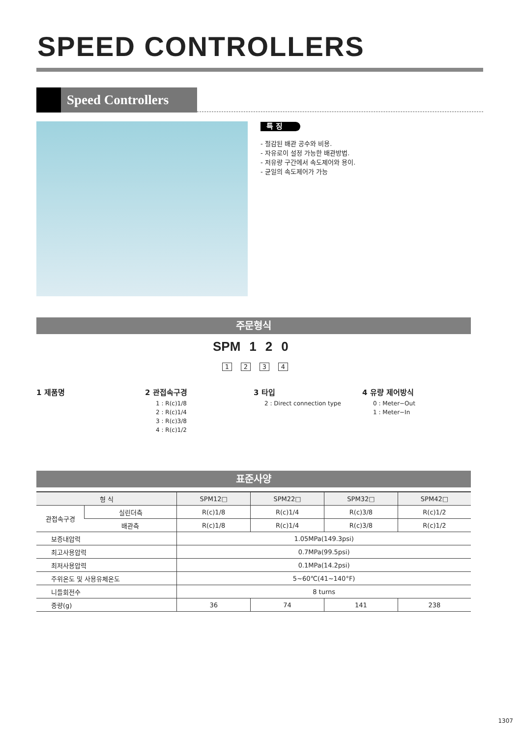SPEED CONTROLLERS
Speed Controllers
특 징
- 절감된 배관 공수와 비용.
- 자유로이 설정 가능한 배관방법.
- 저유량 구간에서 속도제어와 용이.
- 균일의 속도제어가 가능
주문형식
SPM 1 2 0
1234
1 제품명 2 관접속구경
1 : R(c)1/8
2 : R(c)1/4
3 : R(c)3/8
4 : R(c)1/2
3 타입
2 : Direct connection type
4 유량 제어방식
0 : Meter−Out
1 : Meter−In
표준사양
| 형 식 | | SPM12□ | SPM22□ | SPM32□ | SPM42□ |
| --- | --- | --- | --- | --- | --- |
| 관접속구경 | 실린더측 | R(c)1/8 | R(c)1/4 | R(c)3/8 | R(c)1/2 |
| | 배관측 | R(c)1/8 | R(c)1/4 | R(c)3/8 | R(c)1/2 |
| 보증내압력 | | 1.05MPa(149.3psi) | | | |
| 최고사용압력 | | 0.7MPa(99.5psi) | | | |
| 최저사용압력 | | 0.1MPa(14.2psi) | | | |
| 주위온도 및 사용유체온도 | | 5~60℃(41~140°F) | | | |
| 니들회전수 | | 8 turns | | | |
| 중량(g) | | 36 | 74 | 141 | 238 |
1307